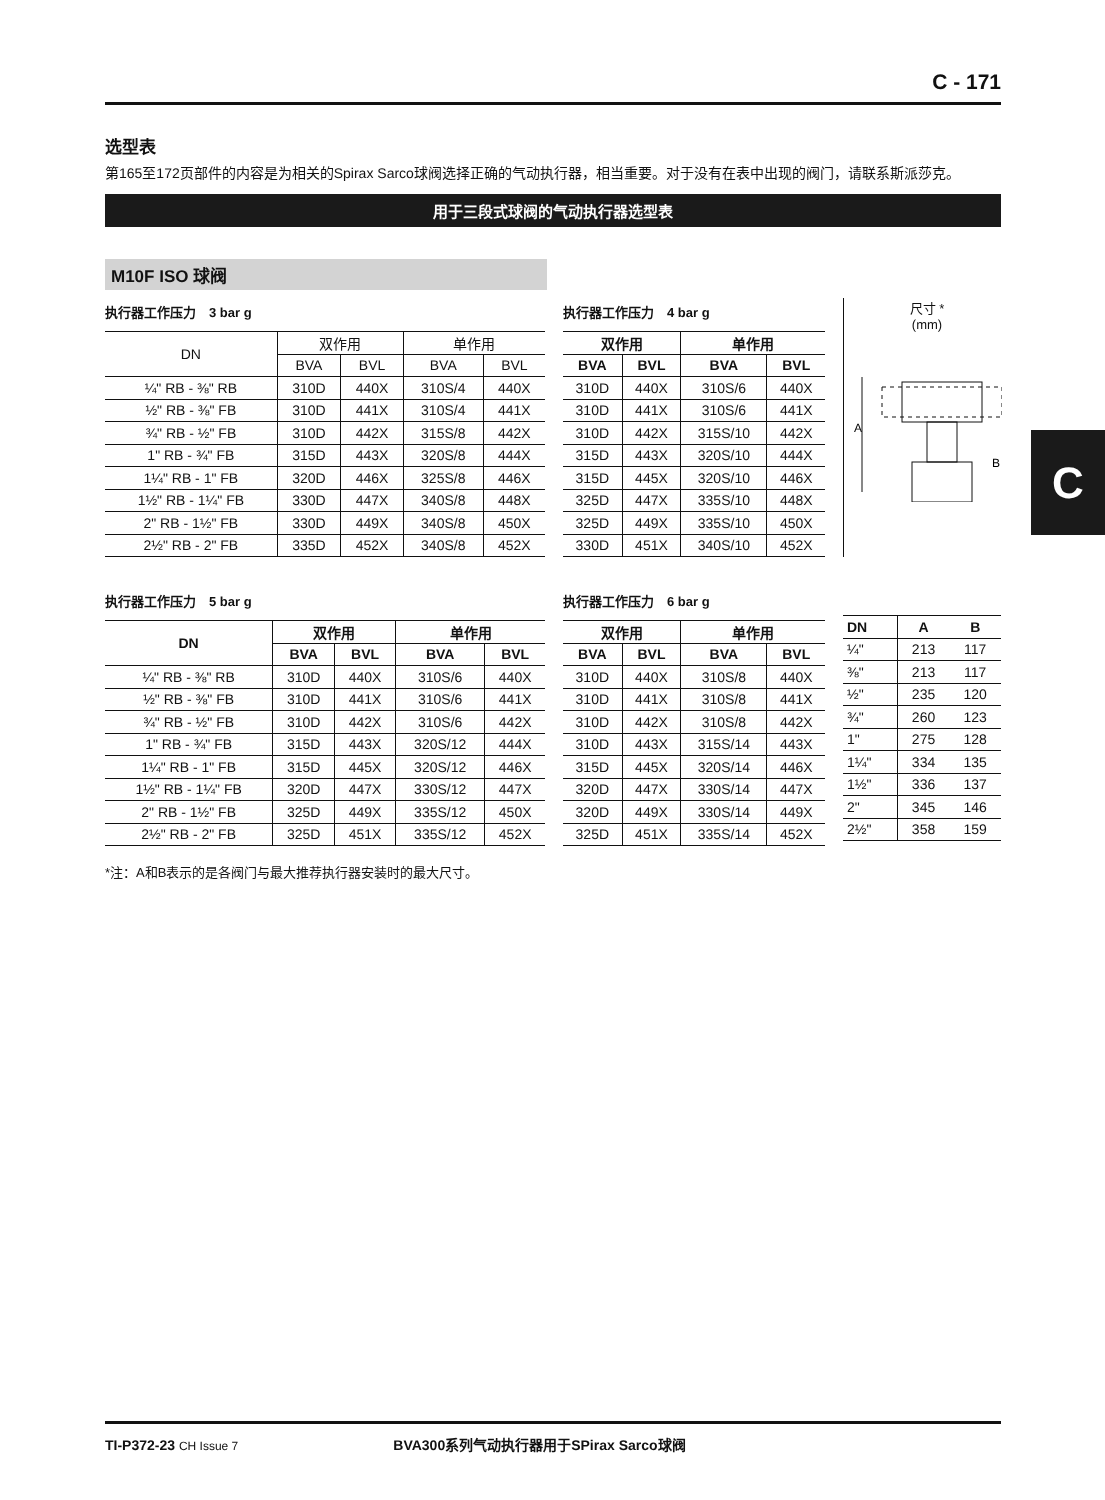C - 171
选型表
第165至172页部件的内容是为相关的Spirax Sarco球阀选择正确的气动执行器，相当重要。对于没有在表中出现的阀门，请联系斯派莎克。
用于三段式球阀的气动执行器选型表
M10F ISO 球阀
执行器工作压力　3 bar g
| DN | 双作用 | | 单作用 | |
| --- | --- | --- | --- | --- |
| | BVA | BVL | BVA | BVL |
| ¼" RB - ⅜" RB | 310D | 440X | 310S/4 | 440X |
| ½" RB - ⅜" FB | 310D | 441X | 310S/4 | 441X |
| ¾" RB - ½" FB | 310D | 442X | 315S/8 | 442X |
| 1" RB - ¾" FB | 315D | 443X | 320S/8 | 444X |
| 1¼" RB - 1" FB | 320D | 446X | 325S/8 | 446X |
| 1½" RB - 1¼" FB | 330D | 447X | 340S/8 | 448X |
| 2" RB - 1½" FB | 330D | 449X | 340S/8 | 450X |
| 2½" RB - 2" FB | 335D | 452X | 340S/8 | 452X |
执行器工作压力　4 bar g
| 双作用 | | 单作用 | |
| --- | --- | --- | --- |
| BVA | BVL | BVA | BVL |
| 310D | 440X | 310S/6 | 440X |
| 310D | 441X | 310S/6 | 441X |
| 310D | 442X | 315S/10 | 442X |
| 315D | 443X | 320S/10 | 444X |
| 315D | 445X | 320S/10 | 446X |
| 325D | 447X | 335S/10 | 448X |
| 325D | 449X | 335S/10 | 450X |
| 330D | 451X | 340S/10 | 452X |
尺寸 *
(mm)
A
B
执行器工作压力　5 bar g
| DN | 双作用 | | 单作用 | |
| --- | --- | --- | --- | --- |
| | BVA | BVL | BVA | BVL |
| ¼" RB - ⅜" RB | 310D | 440X | 310S/6 | 440X |
| ½" RB - ⅜" FB | 310D | 441X | 310S/6 | 441X |
| ¾" RB - ½" FB | 310D | 442X | 310S/6 | 442X |
| 1" RB - ¾" FB | 315D | 443X | 320S/12 | 444X |
| 1¼" RB - 1" FB | 315D | 445X | 320S/12 | 446X |
| 1½" RB - 1¼" FB | 320D | 447X | 330S/12 | 447X |
| 2" RB - 1½" FB | 325D | 449X | 335S/12 | 450X |
| 2½" RB - 2" FB | 325D | 451X | 335S/12 | 452X |
执行器工作压力　6 bar g
| 双作用 | | 单作用 | |
| --- | --- | --- | --- |
| BVA | BVL | BVA | BVL |
| 310D | 440X | 310S/8 | 440X |
| 310D | 441X | 310S/8 | 441X |
| 310D | 442X | 310S/8 | 442X |
| 310D | 443X | 315S/14 | 443X |
| 315D | 445X | 320S/14 | 446X |
| 320D | 447X | 330S/14 | 447X |
| 320D | 449X | 330S/14 | 449X |
| 325D | 451X | 335S/14 | 452X |
| DN | A | B |
| --- | --- | --- |
| ¼" | 213 | 117 |
| ⅜" | 213 | 117 |
| ½" | 235 | 120 |
| ¾" | 260 | 123 |
| 1" | 275 | 128 |
| 1¼" | 334 | 135 |
| 1½" | 336 | 137 |
| 2" | 345 | 146 |
| 2½" | 358 | 159 |
*注：A和B表示的是各阀门与最大推荐执行器安装时的最大尺寸。
C
TI-P372-23 CH Issue 7 BVA300系列气动执行器用于SPirax Sarco球阀